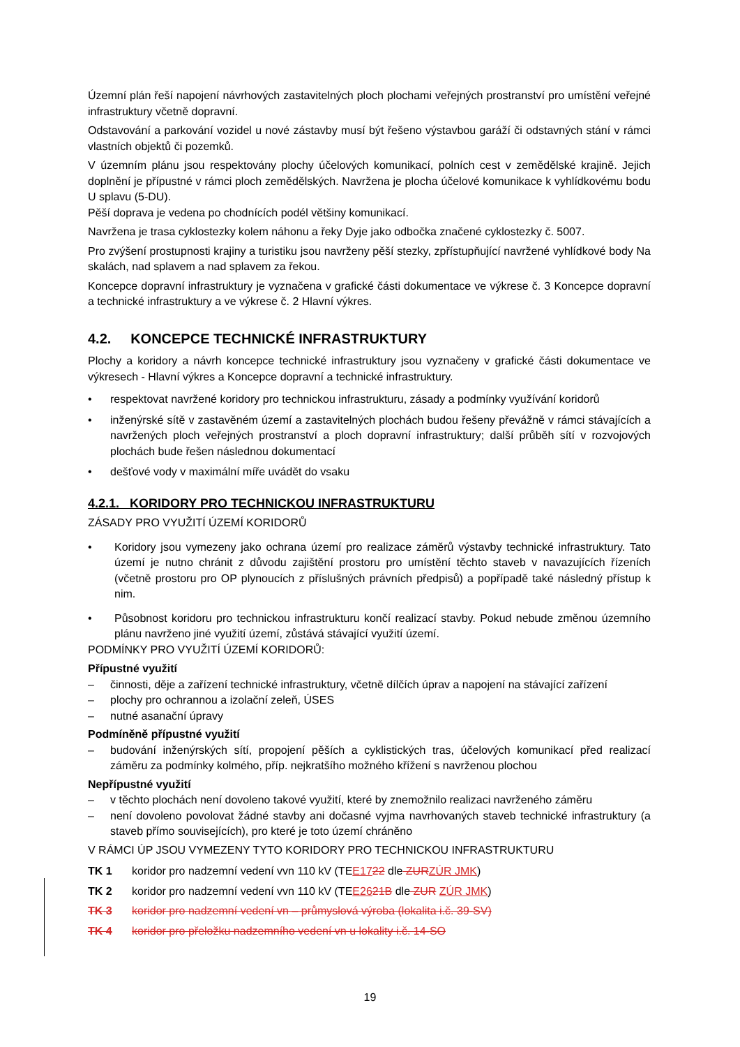Územní plán řeší napojení návrhových zastavitelných ploch plochami veřejných prostranství pro umístění veřejné infrastruktury včetně dopravní.
Odstavování a parkování vozidel u nové zástavby musí být řešeno výstavbou garáží či odstavných stání v rámci vlastních objektů či pozemků.
V územním plánu jsou respektovány plochy účelových komunikací, polních cest v zemědělské krajině. Jejich doplnění je přípustné v rámci ploch zemědělských. Navržena je plocha účelové komunikace k vyhlídkovému bodu U splavu (5-DU).
Pěší doprava je vedena po chodnících podél většiny komunikací.
Navržena je trasa cyklostezky kolem náhonu a řeky Dyje jako odbočka značené cyklostezky č. 5007.
Pro zvýšení prostupnosti krajiny a turistiku jsou navrženy pěší stezky, zpřístupňující navržené vyhlídkové body Na skalách, nad splavem a nad splavem za řekou.
Koncepce dopravní infrastruktury je vyznačena v grafické části dokumentace ve výkrese č. 3 Koncepce dopravní a technické infrastruktury a ve výkrese č. 2 Hlavní výkres.
4.2. KONCEPCE TECHNICKÉ INFRASTRUKTURY
Plochy a koridory a návrh koncepce technické infrastruktury jsou vyznačeny v grafické části dokumentace ve výkresech - Hlavní výkres a Koncepce dopravní a technické infrastruktury.
• respektovat navržené koridory pro technickou infrastrukturu, zásady a podmínky využívání koridorů
• inženýrské sítě v zastavěném území a zastavitelných plochách budou řešeny převážně v rámci stávajících a navržených ploch veřejných prostranství a ploch dopravní infrastruktury; další průběh sítí v rozvojových plochách bude řešen následnou dokumentací
• dešťové vody v maximální míře uvádět do vsaku
4.2.1. KORIDORY PRO TECHNICKOU INFRASTRUKTURU
ZÁSADY PRO VYUŽITÍ ÚZEMÍ KORIDORŮ
• Koridory jsou vymezeny jako ochrana území pro realizace záměrů výstavby technické infrastruktury. Tato území je nutno chránit z důvodu zajištění prostoru pro umístění těchto staveb v navazujících řízeních (včetně prostoru pro OP plynoucích z příslušných právních předpisů) a popřípadě také následný přístup k nim.
• Působnost koridoru pro technickou infrastrukturu končí realizací stavby. Pokud nebude změnou územního plánu navrženo jiné využití území, zůstává stávající využití území.
PODMÍNKY PRO VYUŽITÍ ÚZEMÍ KORIDORŮ:
Přípustné využití
– činnosti, děje a zařízení technické infrastruktury, včetně dílčích úprav a napojení na stávající zařízení
– plochy pro ochrannou a izolační zeleň, ÚSES
– nutné asanační úpravy
Podmíněně přípustné využití
– budování inženýrských sítí, propojení pěších a cyklistických tras, účelových komunikací před realizací záměru za podmínky kolmého, příp. nejkratšího možného křížení s navrženou plochou
Nepřípustné využití
– v těchto plochách není dovoleno takové využití, které by znemožnilo realizaci navrženého záměru
– není dovoleno povolovat žádné stavby ani dočasné vyjma navrhovaných staveb technické infrastruktury (a staveb přímo souvisejících), pro které je toto území chráněno
V RÁMCI ÚP JSOU VYMEZENY TYTO KORIDORY PRO TECHNICKOU INFRASTRUKTURU
TK 1 koridor pro nadzemní vedení vvn 110 kV (TEE1722 dle ZUR ZÚR JMK)
TK 2 koridor pro nadzemní vedení vvn 110 kV (TEE2621B dle ZUR ZÚR JMK)
TK 3 koridor pro nadzemní vedení vn – průmyslová výroba (lokalita i.č. 39-SV)
TK 4 koridor pro přeložku nadzemního vedení vn u lokality i.č. 14-SO
19